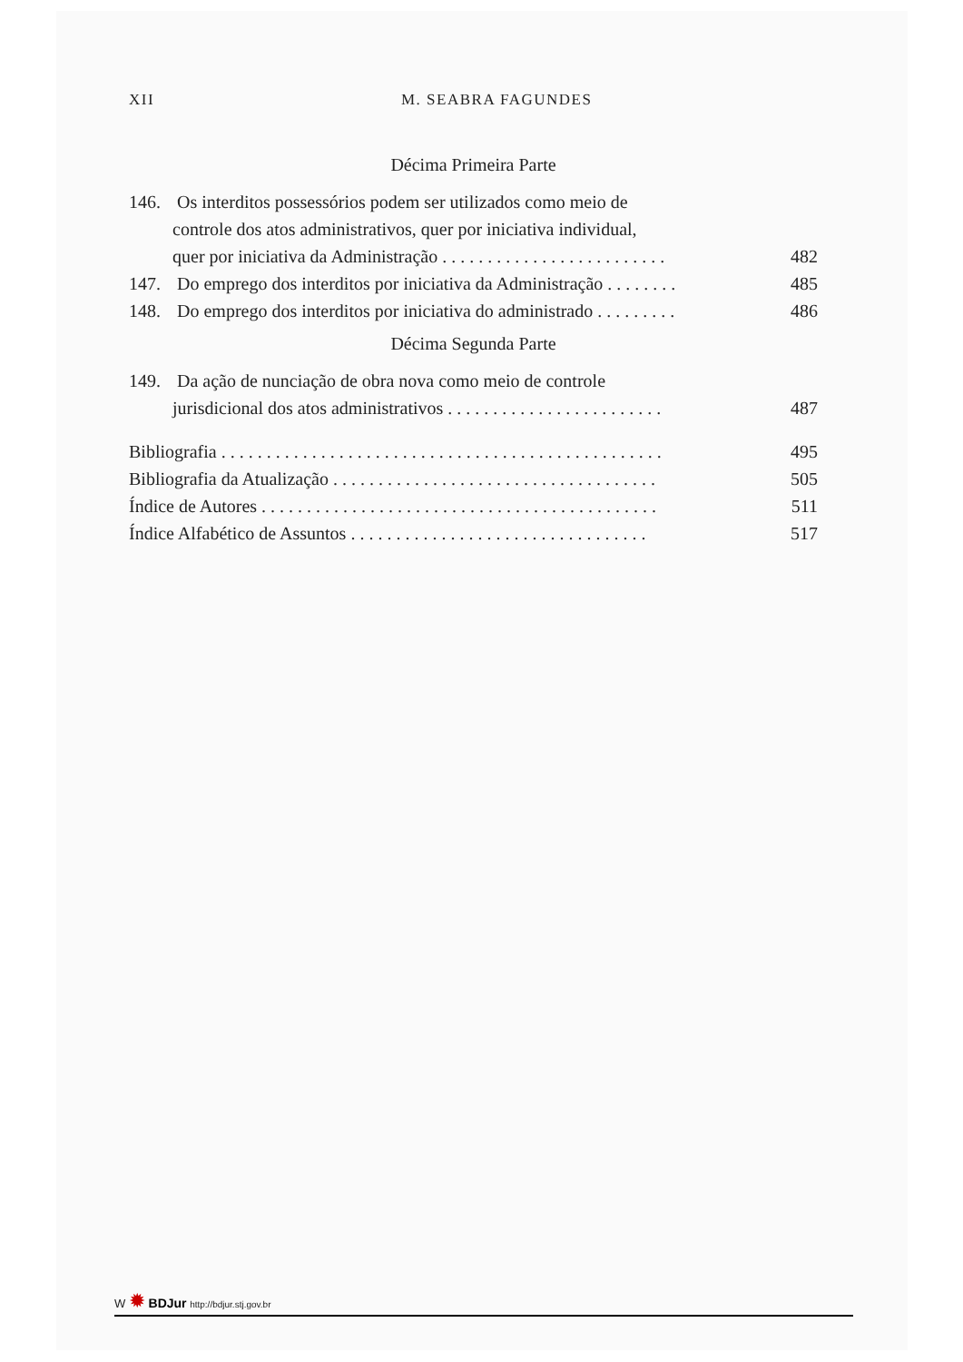XII M. SEABRA FAGUNDES
Décima Primeira Parte
146. Os interditos possessórios podem ser utilizados como meio de
controle dos atos administrativos, quer por iniciativa individual,
quer por iniciativa da Administração . . . . . . . . . . . . . . . . . . . . . . . . .
482
147. Do emprego dos interditos por iniciativa da Administração . . . . . . . .
485
148. Do emprego dos interditos por iniciativa do administrado . . . . . . . . .
486
Décima Segunda Parte
149. Da ação de nunciação de obra nova como meio de controle
jurisdicional dos atos administrativos . . . . . . . . . . . . . . . . . . . . . . . .
487
Bibliografia . . . . . . . . . . . . . . . . . . . . . . . . . . . . . . . . . . . . . . . . . . . . . . . . .
495
Bibliografia da Atualização . . . . . . . . . . . . . . . . . . . . . . . . . . . . . . . . . . . .
505
Índice de Autores . . . . . . . . . . . . . . . . . . . . . . . . . . . . . . . . . . . . . . . . . . . .
511
Índice Alfabético de Assuntos . . . . . . . . . . . . . . . . . . . . . . . . . . . . . . . . .
517
W ✹ BDJur http://bdjur.stj.gov.br